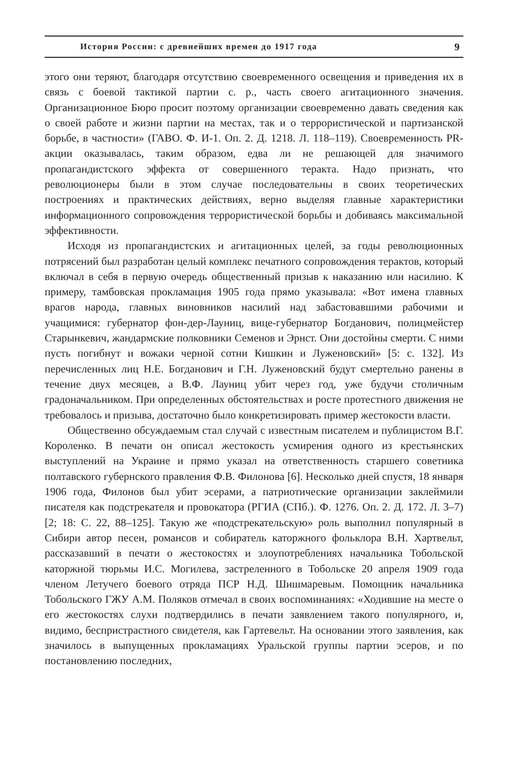История России: с древнейших времен до 1917 года 9
этого они теряют, благодаря отсутствию своевременного освещения и приведения их в связь с боевой тактикой партии с. р., часть своего агитационного значения. Организационное Бюро просит поэтому организации своевременно давать сведения как о своей работе и жизни партии на местах, так и о террористической и партизанской борьбе, в частности» (ГАВО. Ф. И-1. Оп. 2. Д. 1218. Л. 118–119). Своевременность PR-акции оказывалась, таким образом, едва ли не решающей для значимого пропагандистского эффекта от совершенного теракта. Надо признать, что революционеры были в этом случае последовательны в своих теоретических построениях и практических действиях, верно выделяя главные характеристики информационного сопровождения террористической борьбы и добиваясь максимальной эффективности.
Исходя из пропагандистских и агитационных целей, за годы революционных потрясений был разработан целый комплекс печатного сопровождения терактов, который включал в себя в первую очередь общественный призыв к наказанию или насилию. К примеру, тамбовская прокламация 1905 года прямо указывала: «Вот имена главных врагов народа, главных виновников насилий над забастовавшими рабочими и учащимися: губернатор фон-дер-Лауниц, вице-губернатор Богданович, полицмейстер Старынкевич, жандармские полковники Семенов и Эрнст. Они достойны смерти. С ними пусть погибнут и вожаки черной сотни Кишкин и Луженовский» [5: с. 132]. Из перечисленных лиц Н.Е. Богданович и Г.Н. Луженовский будут смертельно ранены в течение двух месяцев, а В.Ф. Лауниц убит через год, уже будучи столичным градоначальником. При определенных обстоятельствах и росте протестного движения не требовалось и призыва, достаточно было конкретизировать пример жестокости власти.
Общественно обсуждаемым стал случай с известным писателем и публицистом В.Г. Короленко. В печати он описал жестокость усмирения одного из крестьянских выступлений на Украине и прямо указал на ответственность старшего советника полтавского губернского правления Ф.В. Филонова [6]. Несколько дней спустя, 18 января 1906 года, Филонов был убит эсерами, а патриотические организации заклеймили писателя как подстрекателя и провокатора (РГИА (СПб.). Ф. 1276. Оп. 2. Д. 172. Л. 3–7) [2; 18: С. 22, 88–125]. Такую же «подстрекательскую» роль выполнил популярный в Сибири автор песен, романсов и собиратель каторжного фольклора В.Н. Хартвельт, рассказавший в печати о жестокостях и злоупотреблениях начальника Тобольской каторжной тюрьмы И.С. Могилева, застреленного в Тобольске 20 апреля 1909 года членом Летучего боевого отряда ПСР Н.Д. Шишмаревым. Помощник начальника Тобольского ГЖУ А.М. Поляков отмечал в своих воспоминаниях: «Ходившие на месте о его жестокостях слухи подтвердились в печати заявлением такого популярного, и, видимо, беспристрастного свидетеля, как Гартевельт. На основании этого заявления, как значилось в выпущенных прокламациях Уральской группы партии эсеров, и по постановлению последних,